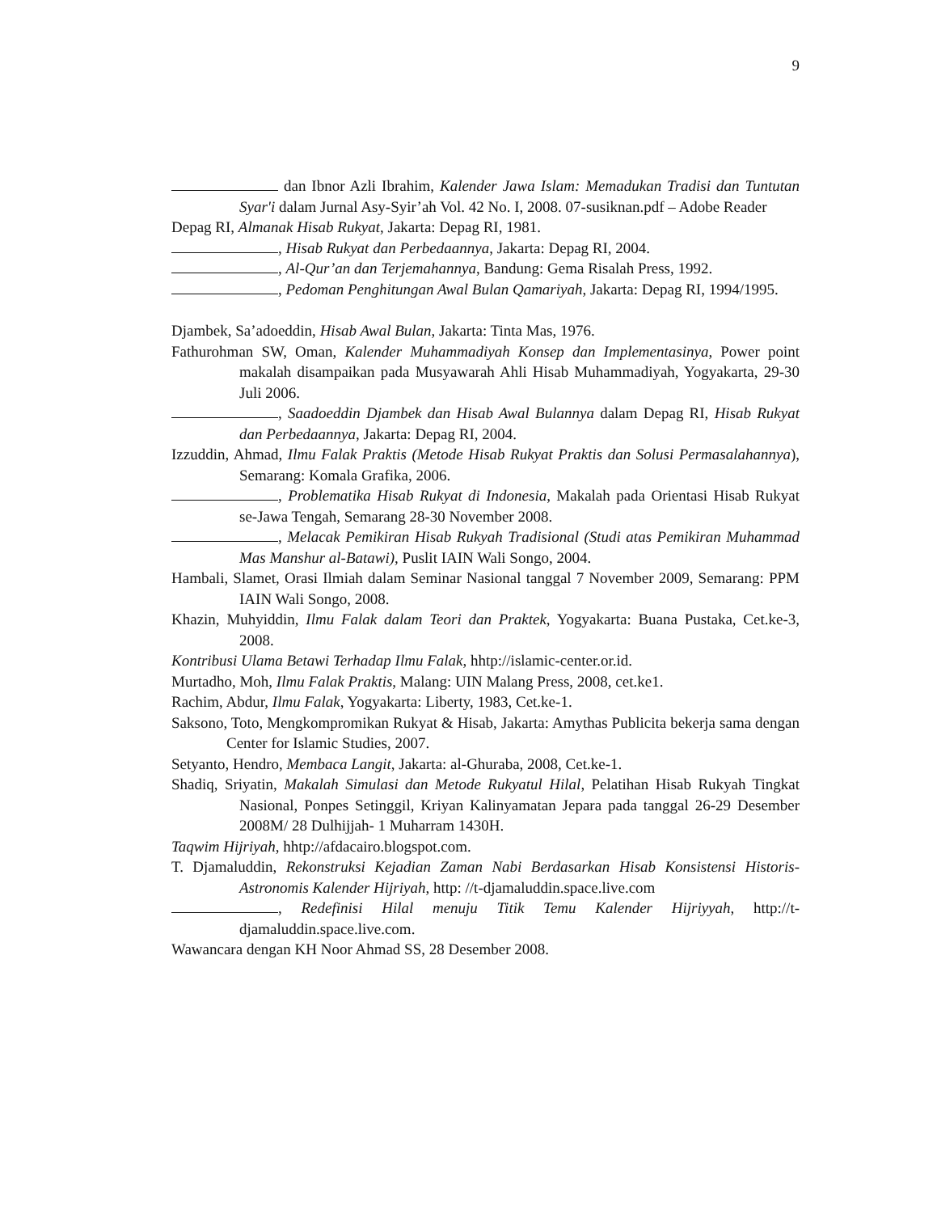9
dan Ibnor Azli Ibrahim, Kalender Jawa Islam: Memadukan Tradisi dan Tuntutan Syar'i dalam Jurnal Asy-Syir’ah Vol. 42 No. I, 2008. 07-susiknan.pdf – Adobe Reader
Depag RI, Almanak Hisab Rukyat, Jakarta: Depag RI, 1981.
, Hisab Rukyat dan Perbedaannya, Jakarta: Depag RI, 2004.
, Al-Qur’an dan Terjemahannya, Bandung: Gema Risalah Press, 1992.
, Pedoman Penghitungan Awal Bulan Qamariyah, Jakarta: Depag RI, 1994/1995.
Djambek, Sa’adoeddin, Hisab Awal Bulan, Jakarta: Tinta Mas, 1976.
Fathurohman SW, Oman, Kalender Muhammadiyah Konsep dan Implementasinya, Power point makalah disampaikan pada Musyawarah Ahli Hisab Muhammadiyah, Yogyakarta, 29-30 Juli 2006.
, Saadoeddin Djambek dan Hisab Awal Bulannya dalam Depag RI, Hisab Rukyat dan Perbedaannya, Jakarta: Depag RI, 2004.
Izzuddin, Ahmad, Ilmu Falak Praktis (Metode Hisab Rukyat Praktis dan Solusi Permasalahannya), Semarang: Komala Grafika, 2006.
, Problematika Hisab Rukyat di Indonesia, Makalah pada Orientasi Hisab Rukyat se-Jawa Tengah, Semarang 28-30 November 2008.
, Melacak Pemikiran Hisab Rukyah Tradisional (Studi atas Pemikiran Muhammad Mas Manshur al-Batawi), Puslit IAIN Wali Songo, 2004.
Hambali, Slamet, Orasi Ilmiah dalam Seminar Nasional tanggal 7 November 2009, Semarang: PPM IAIN Wali Songo, 2008.
Khazin, Muhyiddin, Ilmu Falak dalam Teori dan Praktek, Yogyakarta: Buana Pustaka, Cet.ke-3, 2008.
Kontribusi Ulama Betawi Terhadap Ilmu Falak, hhtp://islamic-center.or.id.
Murtadho, Moh, Ilmu Falak Praktis, Malang: UIN Malang Press, 2008, cet.ke1.
Rachim, Abdur, Ilmu Falak, Yogyakarta: Liberty, 1983, Cet.ke-1.
Saksono, Toto, Mengkompromikan Rukyat & Hisab, Jakarta: Amythas Publicita bekerja sama dengan Center for Islamic Studies, 2007.
Setyanto, Hendro, Membaca Langit, Jakarta: al-Ghuraba, 2008, Cet.ke-1.
Shadiq, Sriyatin, Makalah Simulasi dan Metode Rukyatul Hilal, Pelatihan Hisab Rukyah Tingkat Nasional, Ponpes Setinggil, Kriyan Kalinyamatan Jepara pada tanggal 26-29 Desember 2008M/ 28 Dulhijjah- 1 Muharram 1430H.
Taqwim Hijriyah, hhtp://afdacairo.blogspot.com.
T. Djamaluddin, Rekonstruksi Kejadian Zaman Nabi Berdasarkan Hisab Konsistensi Historis-Astronomis Kalender Hijriyah, http: //t-djamaluddin.space.live.com
, Redefinisi Hilal menuju Titik Temu Kalender Hijriyyah, http://t-djamaluddin.space.live.com.
Wawancara dengan KH Noor Ahmad SS, 28 Desember 2008.